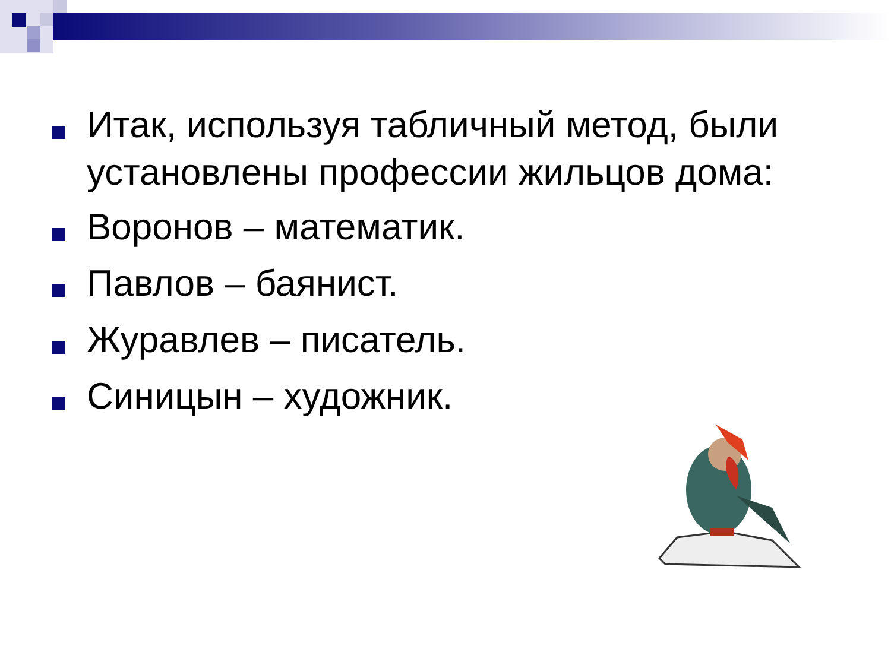Итак, используя табличный метод, были установлены профессии жильцов дома:
Воронов – математик.
Павлов – баянист.
Журавлев – писатель.
Синицын – художник.